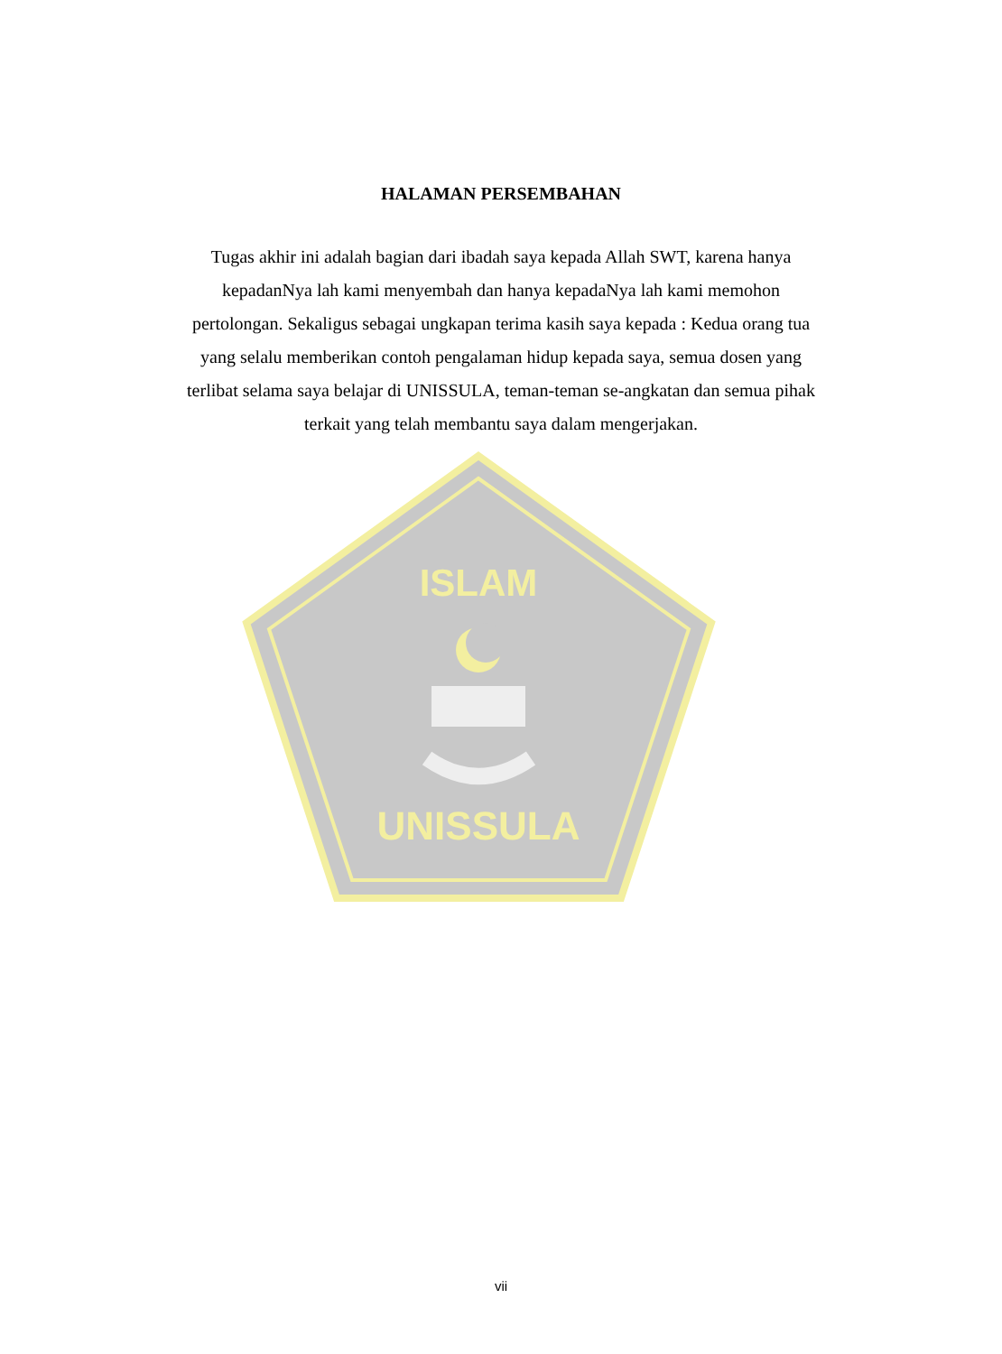HALAMAN PERSEMBAHAN
Tugas akhir ini adalah bagian dari ibadah saya kepada Allah SWT, karena hanya kepadanNya lah kami menyembah dan hanya kepadaNya lah kami memohon pertolongan. Sekaligus sebagai ungkapan terima kasih saya kepada : Kedua orang tua yang selalu memberikan contoh pengalaman hidup kepada saya, semua dosen yang terlibat selama saya belajar di UNISSULA, teman-teman se-angkatan dan semua pihak terkait yang telah membantu saya dalam mengerjakan.
ISLAM
UNISSULA
vii